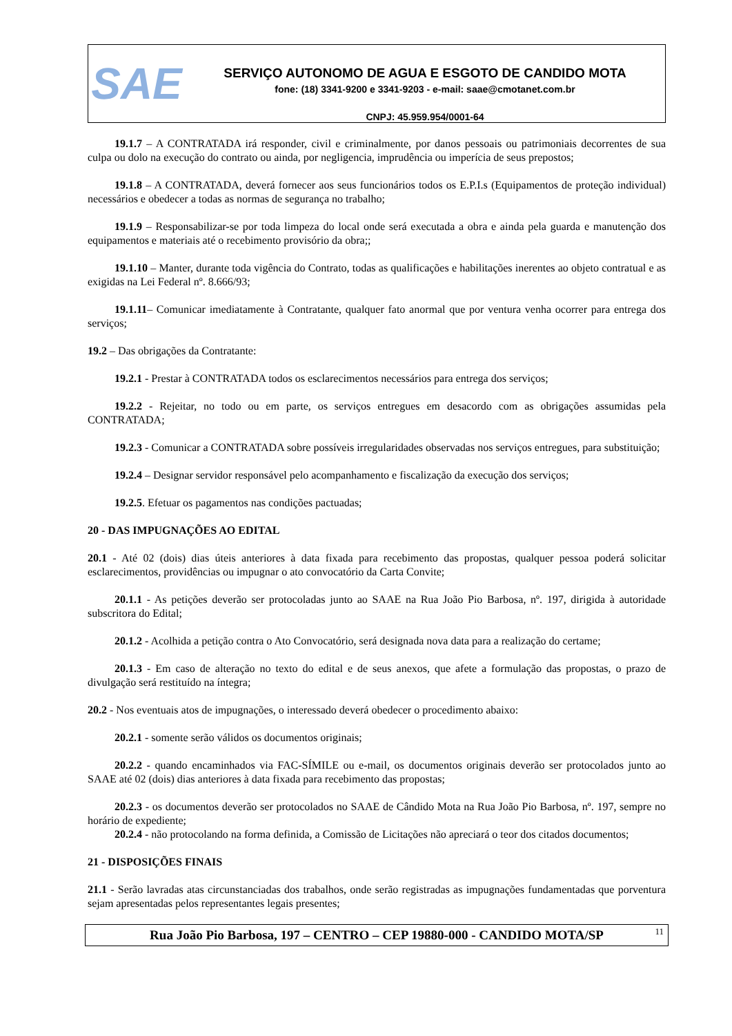SAE
SERVIÇO AUTONOMO DE AGUA E ESGOTO DE CANDIDO MOTA
fone: (18) 3341-9200 e 3341-9203 - e-mail: saae@cmotanet.com.br
CNPJ: 45.959.954/0001-64
19.1.7 – A CONTRATADA irá responder, civil e criminalmente, por danos pessoais ou patrimoniais decorrentes de sua culpa ou dolo na execução do contrato ou ainda, por negligencia, imprudência ou imperícia de seus prepostos;
19.1.8 – A CONTRATADA, deverá fornecer aos seus funcionários todos os E.P.I.s (Equipamentos de proteção individual) necessários e obedecer a todas as normas de segurança no trabalho;
19.1.9 – Responsabilizar-se por toda limpeza do local onde será executada a obra e ainda pela guarda e manutenção dos equipamentos e materiais até o recebimento provisório da obra;;
19.1.10 – Manter, durante toda vigência do Contrato, todas as qualificações e habilitações inerentes ao objeto contratual e as exigidas na Lei Federal nº. 8.666/93;
19.1.11– Comunicar imediatamente à Contratante, qualquer fato anormal que por ventura venha ocorrer para entrega dos serviços;
19.2 – Das obrigações da Contratante:
19.2.1 - Prestar à CONTRATADA todos os esclarecimentos necessários para entrega dos serviços;
19.2.2 - Rejeitar, no todo ou em parte, os serviços entregues em desacordo com as obrigações assumidas pela CONTRATADA;
19.2.3 - Comunicar a CONTRATADA sobre possíveis irregularidades observadas nos serviços entregues, para substituição;
19.2.4 – Designar servidor responsável pelo acompanhamento e fiscalização da execução dos serviços;
19.2.5. Efetuar os pagamentos nas condições pactuadas;
20 - DAS IMPUGNAÇÕES AO EDITAL
20.1 - Até 02 (dois) dias úteis anteriores à data fixada para recebimento das propostas, qualquer pessoa poderá solicitar esclarecimentos, providências ou impugnar o ato convocatório da Carta Convite;
20.1.1 - As petições deverão ser protocoladas junto ao SAAE na Rua João Pio Barbosa, nº. 197, dirigida à autoridade subscritora do Edital;
20.1.2 - Acolhida a petição contra o Ato Convocatório, será designada nova data para a realização do certame;
20.1.3 - Em caso de alteração no texto do edital e de seus anexos, que afete a formulação das propostas, o prazo de divulgação será restituído na íntegra;
20.2 - Nos eventuais atos de impugnações, o interessado deverá obedecer o procedimento abaixo:
20.2.1 - somente serão válidos os documentos originais;
20.2.2 - quando encaminhados via FAC-SÍMILE ou e-mail, os documentos originais deverão ser protocolados junto ao SAAE até 02 (dois) dias anteriores à data fixada para recebimento das propostas;
20.2.3 - os documentos deverão ser protocolados no SAAE de Cândido Mota na Rua João Pio Barbosa, nº. 197, sempre no horário de expediente;
20.2.4 - não protocolando na forma definida, a Comissão de Licitações não apreciará o teor dos citados documentos;
21 - DISPOSIÇÕES FINAIS
21.1 - Serão lavradas atas circunstanciadas dos trabalhos, onde serão registradas as impugnações fundamentadas que porventura sejam apresentadas pelos representantes legais presentes;
Rua João Pio Barbosa, 197 – CENTRO – CEP 19880-000 - CANDIDO MOTA/SP 11